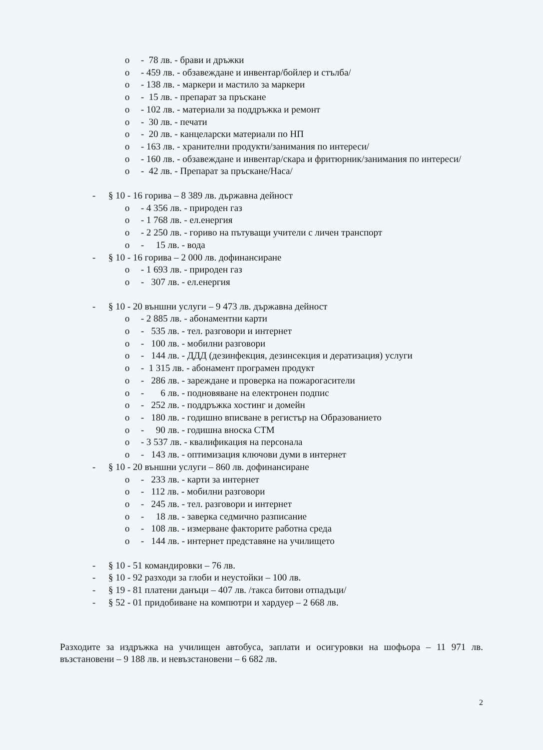o - 78 лв. - брави и дръжки
o - 459 лв. - обзавеждане и инвентар/бойлер и стълба/
o - 138 лв. - маркери и мастило за маркери
o - 15 лв. - препарат за пръскане
o - 102 лв. - материали за поддръжка и ремонт
o - 30 лв. - печати
o - 20 лв. - канцеларски материали по НП
o - 163 лв. - хранителни продукти/занимания по интереси/
o - 160 лв. - обзавеждане и инвентар/скара и фритюрник/занимания по интереси/
o - 42 лв. - Препарат за пръскане/Наса/
- § 10 - 16 горива – 8 389 лв. държавна дейност
o - 4 356 лв. - природен газ
o - 1 768 лв. - ел.енергия
o - 2 250 лв. - гориво на пътуващи учители с личен транспорт
o - 15 лв. - вода
- § 10 - 16 горива – 2 000 лв. дофинансиране
o - 1 693 лв. - природен газ
o - 307 лв. - ел.енергия
- § 10 - 20 външни услуги – 9 473 лв. държавна дейност
o - 2 885 лв. - абонаментни карти
o - 535 лв. - тел. разговори и интернет
o - 100 лв. - мобилни разговори
o - 144 лв. - ДДД (дезинфекция, дезинсекция и дератизация) услуги
o - 1 315 лв. - абонамент програмен продукт
o - 286 лв. - зареждане и проверка на пожарогасители
o - 6 лв. - подновяване на електронен подпис
o - 252 лв. - поддръжка хостинг и домейн
o - 180 лв. - годишно вписване в регистър на Образованието
o - 90 лв. - годишна вноска СТМ
o - 3 537 лв. - квалификация на персонала
o - 143 лв. - оптимизация ключови думи в интернет
- § 10 - 20 външни услуги – 860 лв. дофинансиране
o - 233 лв. - карти за интернет
o - 112 лв. - мобилни разговори
o - 245 лв. - тел. разговори и интернет
o - 18 лв. - заверка седмично разписание
o - 108 лв. - измерване факторите работна среда
o - 144 лв. - интернет представяне на училището
- § 10 - 51 командировки – 76 лв.
- § 10 - 92 разходи за глоби и неустойки – 100 лв.
- § 19 - 81 платени данъци – 407 лв. /такса битови отпадъци/
- § 52 - 01 придобиване на компютри и хардуер – 2 668 лв.
Разходите за издръжка на училищен автобуса, заплати и осигуровки на шофьора – 11 971 лв. възстановени – 9 188 лв. и невъзстановени – 6 682 лв.
2